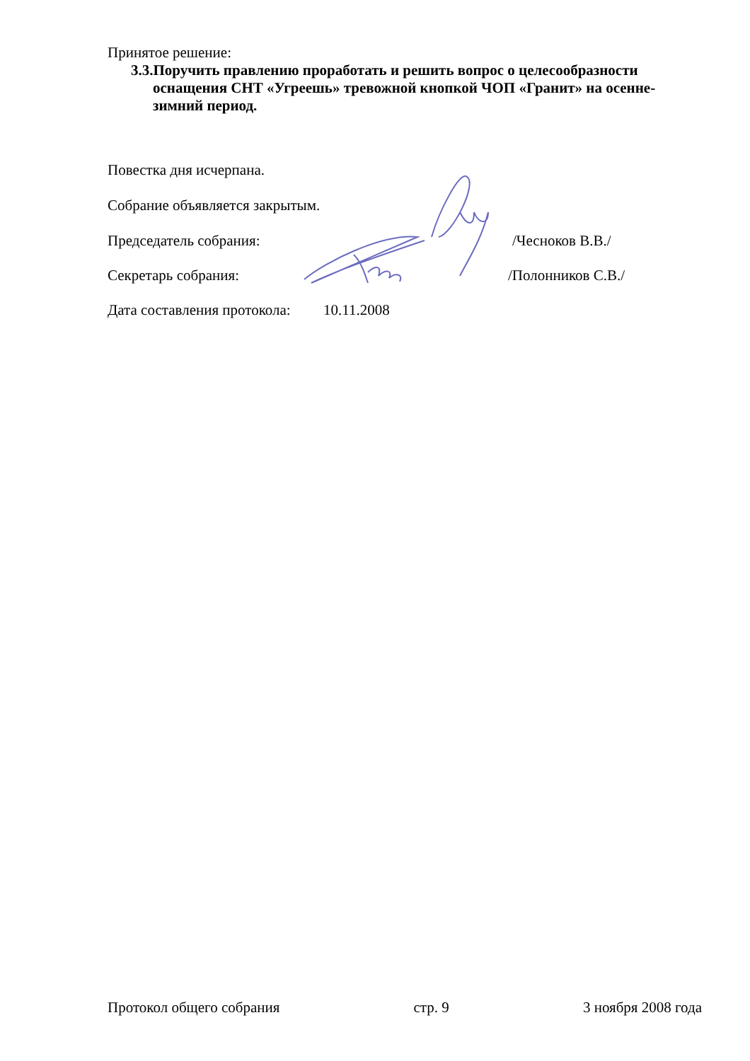Принятое решение:
3.3.Поручить правлению проработать и решить вопрос о целесообразности оснащения СНТ «Угреешь» тревожной кнопкой ЧОП «Гранит» на осенне-зимний период.
Повестка дня исчерпана.
Собрание объявляется закрытым.
Председатель собрания: /Чесноков В.В./
Секретарь собрания: /Полонников С.В./
Дата составления протокола: 10.11.2008
Протокол общего собрания стр. 9 3 ноября 2008 года